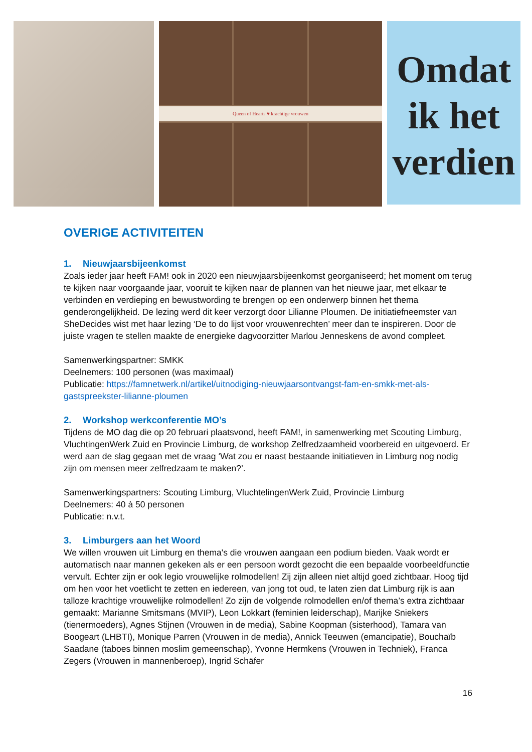Queen of Hearts ♥ krachtige vrouwen
Omdat
ik het
verdien
OVERIGE ACTIVITEITEN
1. Nieuwjaarsbijeenkomst
Zoals ieder jaar heeft FAM! ook in 2020 een nieuwjaarsbijeenkomst georganiseerd; het moment om terug te kijken naar voorgaande jaar, vooruit te kijken naar de plannen van het nieuwe jaar, met elkaar te verbinden en verdieping en bewustwording te brengen op een onderwerp binnen het thema genderongelijkheid. De lezing werd dit keer verzorgt door Lilianne Ploumen. De initiatiefneemster van SheDecides wist met haar lezing ‘De to do lijst voor vrouwenrechten’ meer dan te inspireren. Door de juiste vragen te stellen maakte de energieke dagvoorzitter Marlou Jenneskens de avond compleet.
Samenwerkingspartner: SMKK
Deelnemers: 100 personen (was maximaal)
Publicatie: https://famnetwerk.nl/artikel/uitnodiging-nieuwjaarsontvangst-fam-en-smkk-met-als-gastspreekster-lilianne-ploumen
2. Workshop werkconferentie MO’s
Tijdens de MO dag die op 20 februari plaatsvond, heeft FAM!, in samenwerking met Scouting Limburg, VluchtingenWerk Zuid en Provincie Limburg, de workshop Zelfredzaamheid voorbereid en uitgevoerd. Er werd aan de slag gegaan met de vraag ‘Wat zou er naast bestaande initiatieven in Limburg nog nodig zijn om mensen meer zelfredzaam te maken?’.
Samenwerkingspartners: Scouting Limburg, VluchtelingenWerk Zuid, Provincie Limburg
Deelnemers: 40 à 50 personen
Publicatie: n.v.t.
3. Limburgers aan het Woord
We willen vrouwen uit Limburg en thema's die vrouwen aangaan een podium bieden. Vaak wordt er automatisch naar mannen gekeken als er een persoon wordt gezocht die een bepaalde voorbeeldfunctie vervult. Echter zijn er ook legio vrouwelijke rolmodellen! Zij zijn alleen niet altijd goed zichtbaar. Hoog tijd om hen voor het voetlicht te zetten en iedereen, van jong tot oud, te laten zien dat Limburg rijk is aan talloze krachtige vrouwelijke rolmodellen! Zo zijn de volgende rolmodellen en/of thema’s extra zichtbaar gemaakt: Marianne Smitsmans (MVIP), Leon Lokkart (feminien leiderschap), Marijke Sniekers (tienermoeders), Agnes Stijnen (Vrouwen in de media), Sabine Koopman (sisterhood), Tamara van Boogeart (LHBTI), Monique Parren (Vrouwen in de media), Annick Teeuwen (emancipatie), Bouchaïb Saadane (taboes binnen moslim gemeenschap), Yvonne Hermkens (Vrouwen in Techniek), Franca Zegers (Vrouwen in mannenberoep), Ingrid Schäfer
16